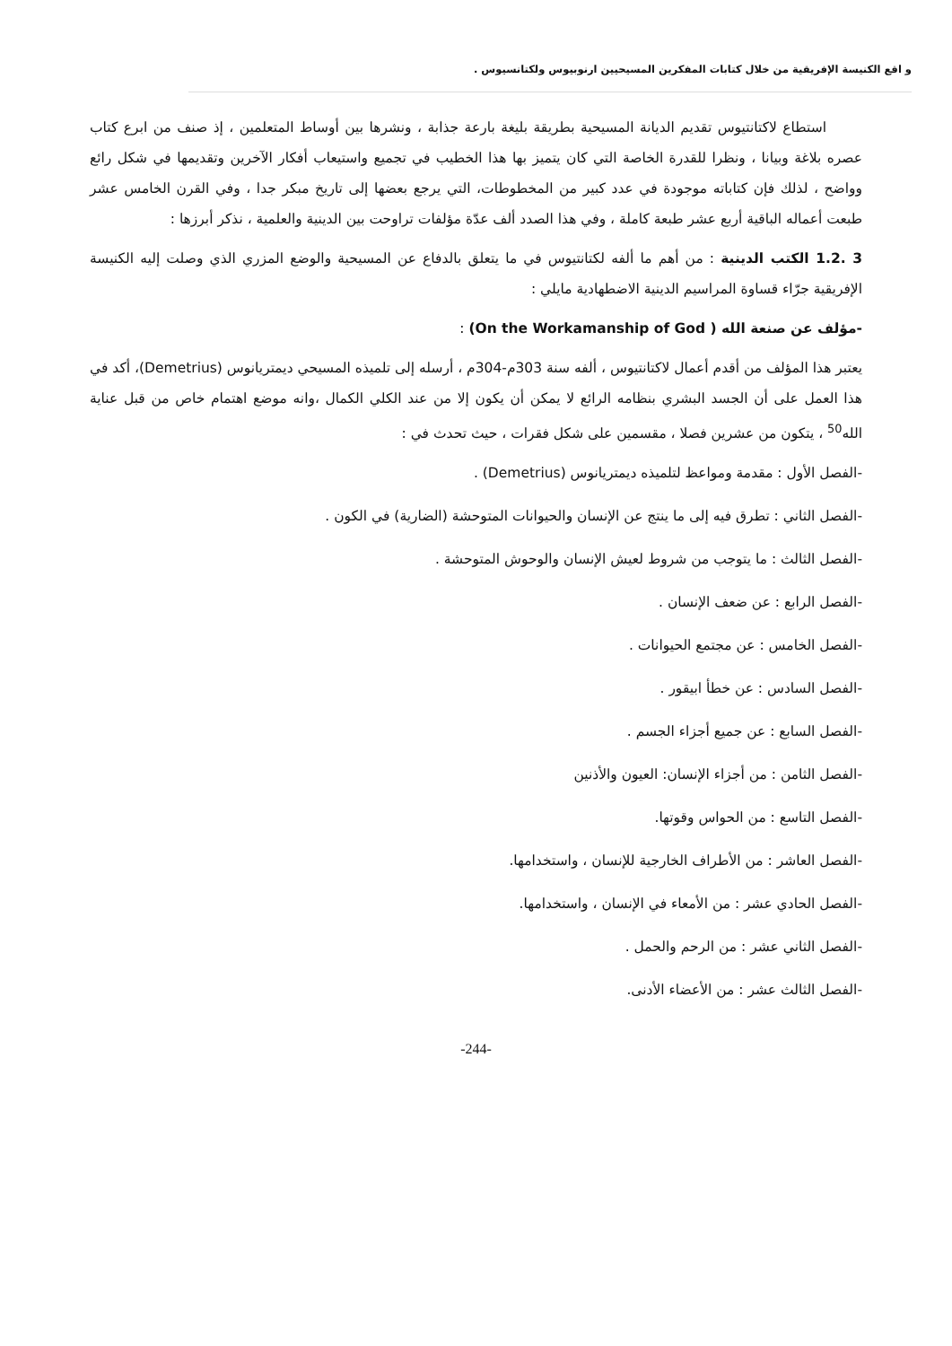و اقع الكنيسة الإفريقية من خلال كتابات المفكرين المسيحيين ارنوبيوس ولكتانسيوس .
استطاع لاكتانتيوس تقديم الديانة المسيحية بطريقة بليغة بارعة جذابة ، ونشرها بين أوساط المتعلمين ، إذ صنف من ابرع كتاب عصره بلاغة وبيانا ، ونظرا للقدرة الخاصة التي كان يتميز بها هذا الخطيب في تجميع واستيعاب أفكار الآخرين وتقديمها في شكل رائع وواضح ، لذلك فإن كتاباته موجودة في عدد كبير من المخطوطات، التي يرجع بعضها إلى تاريخ مبكر جدا ، وفي القرن الخامس عشر طبعت أعماله الباقية أربع عشر طبعة كاملة ، وفي هذا الصدد ألف عدّة مؤلفات تراوحت بين الدينية والعلمية ، نذكر أبرزها :
3 .1.2 الكتب الدينية : من أهم ما ألفه لكتانتيوس في ما يتعلق بالدفاع عن المسيحية والوضع المزري الذي وصلت إليه الكنيسة الإفريقية جرّاء قساوة المراسيم الدينية الاضطهادية مايلي :
-مؤلف عن صنعة الله ( On the Workamanship of God) :
يعتبر هذا المؤلف من أقدم أعمال لاكتانتيوس ، ألفه سنة 303م-304م ، أرسله إلى تلميذه المسيحي ديمتريانوس (Demetrius)، أكد في هذا العمل على أن الجسد البشري بنظامه الرائع لا يمكن أن يكون إلا من عند الكلي الكمال ،وانه موضع اهتمام خاص من قبل عناية الله<sup>50</sup> ، يتكون من عشرين فصلا ، مقسمين على شكل فقرات ، حيث تحدث في :
-الفصل الأول : مقدمة ومواعظ لتلميذه ديمتريانوس (Demetrius) .
-الفصل الثاني : تطرق فيه إلى ما ينتج عن الإنسان والحيوانات المتوحشة (الضارية) في الكون .
-الفصل الثالث : ما يتوجب من شروط لعيش الإنسان والوحوش المتوحشة .
-الفصل الرابع : عن ضعف الإنسان .
-الفصل الخامس : عن مجتمع الحيوانات .
-الفصل السادس : عن خطأ ابيقور .
-الفصل السابع : عن جميع أجزاء الجسم .
-الفصل الثامن : من أجزاء الإنسان: العيون والأذنين
-الفصل التاسع : من الحواس وقوتها.
-الفصل العاشر : من الأطراف الخارجية للإنسان ، واستخدامها.
-الفصل الحادي عشر : من الأمعاء في الإنسان ، واستخدامها.
-الفصل الثاني عشر : من الرحم والحمل .
-الفصل الثالث عشر : من الأعضاء الأدنى.
-244-